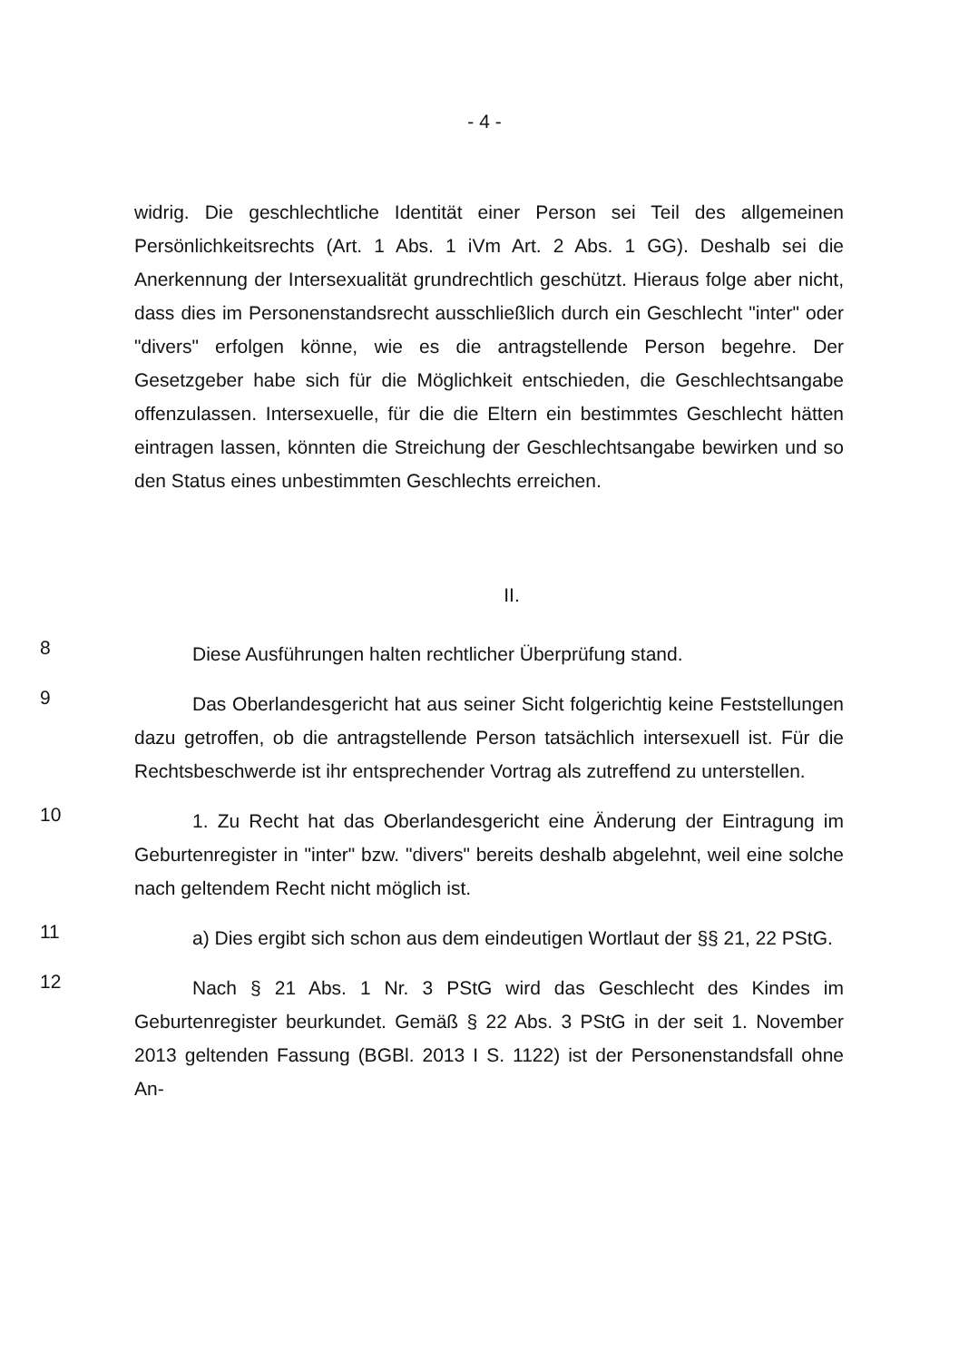- 4 -
widrig. Die geschlechtliche Identität einer Person sei Teil des allgemeinen Persönlichkeitsrechts (Art. 1 Abs. 1 iVm Art. 2 Abs. 1 GG). Deshalb sei die Anerkennung der Intersexualität grundrechtlich geschützt. Hieraus folge aber nicht, dass dies im Personenstandsrecht ausschließlich durch ein Geschlecht "inter" oder "divers" erfolgen könne, wie es die antragstellende Person begehre. Der Gesetzgeber habe sich für die Möglichkeit entschieden, die Geschlechtsangabe offenzulassen. Intersexuelle, für die die Eltern ein bestimmtes Geschlecht hätten eintragen lassen, könnten die Streichung der Geschlechtsangabe bewirken und so den Status eines unbestimmten Geschlechts erreichen.
II.
8
Diese Ausführungen halten rechtlicher Überprüfung stand.
9
Das Oberlandesgericht hat aus seiner Sicht folgerichtig keine Feststellungen dazu getroffen, ob die antragstellende Person tatsächlich intersexuell ist. Für die Rechtsbeschwerde ist ihr entsprechender Vortrag als zutreffend zu unterstellen.
10
1. Zu Recht hat das Oberlandesgericht eine Änderung der Eintragung im Geburtenregister in "inter" bzw. "divers" bereits deshalb abgelehnt, weil eine solche nach geltendem Recht nicht möglich ist.
11
a) Dies ergibt sich schon aus dem eindeutigen Wortlaut der §§ 21, 22 PStG.
12
Nach § 21 Abs. 1 Nr. 3 PStG wird das Geschlecht des Kindes im Geburtenregister beurkundet. Gemäß § 22 Abs. 3 PStG in der seit 1. November 2013 geltenden Fassung (BGBl. 2013 I S. 1122) ist der Personenstandsfall ohne An-